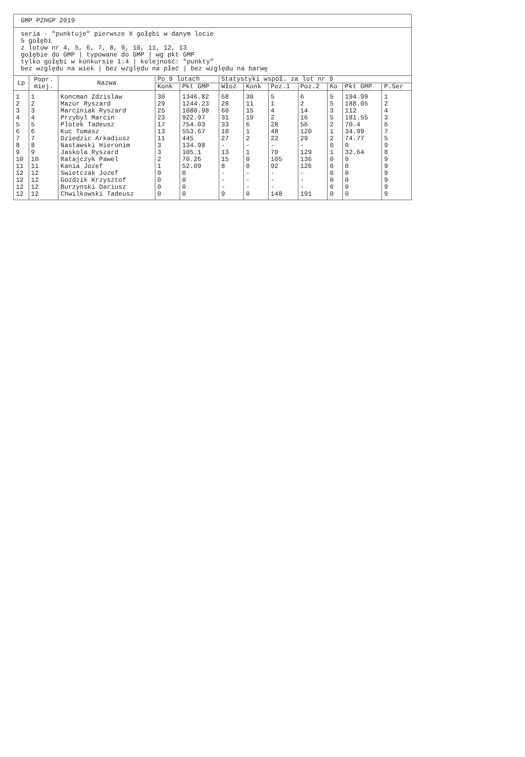| GMP PZHGP 2019 | | | | | | | | | | | |
| seria - "punktuje" pierwsze X gołębi w danym locie 5 gołębi z lotow nr 4, 5, 6, 7, 8, 9, 10, 11, 12, 13 gołębie do GMP / typowane do GMP / wg pkt GMP tylko gołębi w konkursie 1:4 / kolejność: "punkty" bez względu na wiek / bez względu na płeć / bez względu na barwę | | | | | | | | | | | |
| Lp | Popr. miej. | Nazwa | Po 9 lotach | | Statystyki współ. za lot nr 9 | | | | | | |
| | | | Konk | Pkt GMP | Włoż | Konk | Poz.1 | Poz.2 | Ko | Pkt GMP | P.Ser |
| 1 | 1 | Koncman Zdzislaw | 30 | 1346.82 | 68 | 30 | 5 | 6 | 5 | 194.99 | 1 |
| 2 | 2 | Mazur Ryszard | 29 | 1244.23 | 28 | 11 | 1 | 2 | 5 | 188.05 | 2 |
| 3 | 3 | Marciniak Ryszard | 25 | 1080.98 | 60 | 15 | 4 | 14 | 3 | 112 | 4 |
| 4 | 4 | Przybyl Marcin | 23 | 922.97 | 31 | 10 | 2 | 16 | 5 | 181.55 | 3 |
| 5 | 5 | Plotek Tadeusz | 17 | 754.03 | 33 | 6 | 28 | 56 | 2 | 70.4 | 6 |
| 6 | 6 | Kuc Tomasz | 13 | 553.67 | 10 | 1 | 48 | 120 | 1 | 34.99 | 7 |
| 7 | 7 | Dziedzic Arkadiusz | 11 | 445 | 27 | 2 | 22 | 29 | 2 | 74.77 | 5 |
| 8 | 8 | Nastawski Hieronim | 3 | 134.98 | - | - | - | - | 0 | 0 | 9 |
| 9 | 9 | Jaskola Ryszard | 3 | 105.1 | 13 | 1 | 70 | 129 | 1 | 32.64 | 8 |
| 10 | 10 | Ratajczyk Pawel | 2 | 70.26 | 15 | 0 | 105 | 136 | 0 | 0 | 9 |
| 11 | 11 | Kania Jozef | 1 | 52.09 | 8 | 0 | 92 | 126 | 0 | 0 | 9 |
| 12 | 12 | Swietczak Jozef | 0 | 0 | - | - | - | - | 0 | 0 | 9 |
| 12 | 12 | Gozdzik Krzysztof | 0 | 0 | - | - | - | - | 0 | 0 | 9 |
| 12 | 12 | Burzynski Dariusz | 0 | 0 | - | - | - | - | 0 | 0 | 9 |
| 12 | 12 | Chwilkowski Tadeusz | 0 | 0 | 9 | 0 | 148 | 191 | 0 | 0 | 9 |